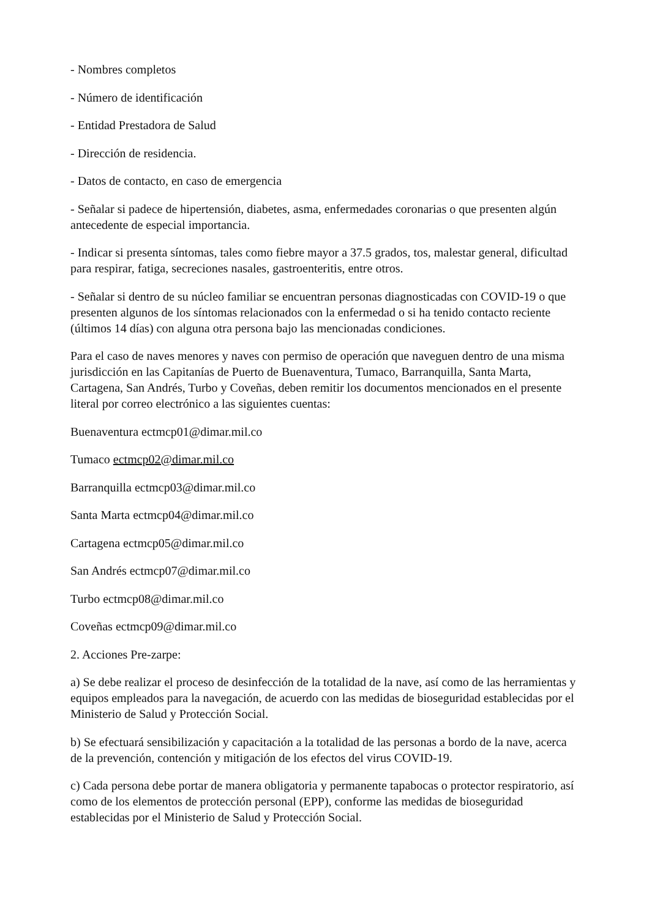- Nombres completos
- Número de identificación
- Entidad Prestadora de Salud
- Dirección de residencia.
- Datos de contacto, en caso de emergencia
- Señalar si padece de hipertensión, diabetes, asma, enfermedades coronarias o que presenten algún antecedente de especial importancia.
- Indicar si presenta síntomas, tales como fiebre mayor a 37.5 grados, tos, malestar general, dificultad para respirar, fatiga, secreciones nasales, gastroenteritis, entre otros.
- Señalar si dentro de su núcleo familiar se encuentran personas diagnosticadas con COVID-19 o que presenten algunos de los síntomas relacionados con la enfermedad o si ha tenido contacto reciente (últimos 14 días) con alguna otra persona bajo las mencionadas condiciones.
Para el caso de naves menores y naves con permiso de operación que naveguen dentro de una misma jurisdicción en las Capitanías de Puerto de Buenaventura, Tumaco, Barranquilla, Santa Marta, Cartagena, San Andrés, Turbo y Coveñas, deben remitir los documentos mencionados en el presente literal por correo electrónico a las siguientes cuentas:
Buenaventura ectmcp01@dimar.mil.co
Tumaco ectmcp02@dimar.mil.co
Barranquilla ectmcp03@dimar.mil.co
Santa Marta ectmcp04@dimar.mil.co
Cartagena ectmcp05@dimar.mil.co
San Andrés ectmcp07@dimar.mil.co
Turbo ectmcp08@dimar.mil.co
Coveñas ectmcp09@dimar.mil.co
2. Acciones Pre-zarpe:
a) Se debe realizar el proceso de desinfección de la totalidad de la nave, así como de las herramientas y equipos empleados para la navegación, de acuerdo con las medidas de bioseguridad establecidas por el Ministerio de Salud y Protección Social.
b) Se efectuará sensibilización y capacitación a la totalidad de las personas a bordo de la nave, acerca de la prevención, contención y mitigación de los efectos del virus COVID-19.
c) Cada persona debe portar de manera obligatoria y permanente tapabocas o protector respiratorio, así como de los elementos de protección personal (EPP), conforme las medidas de bioseguridad establecidas por el Ministerio de Salud y Protección Social.